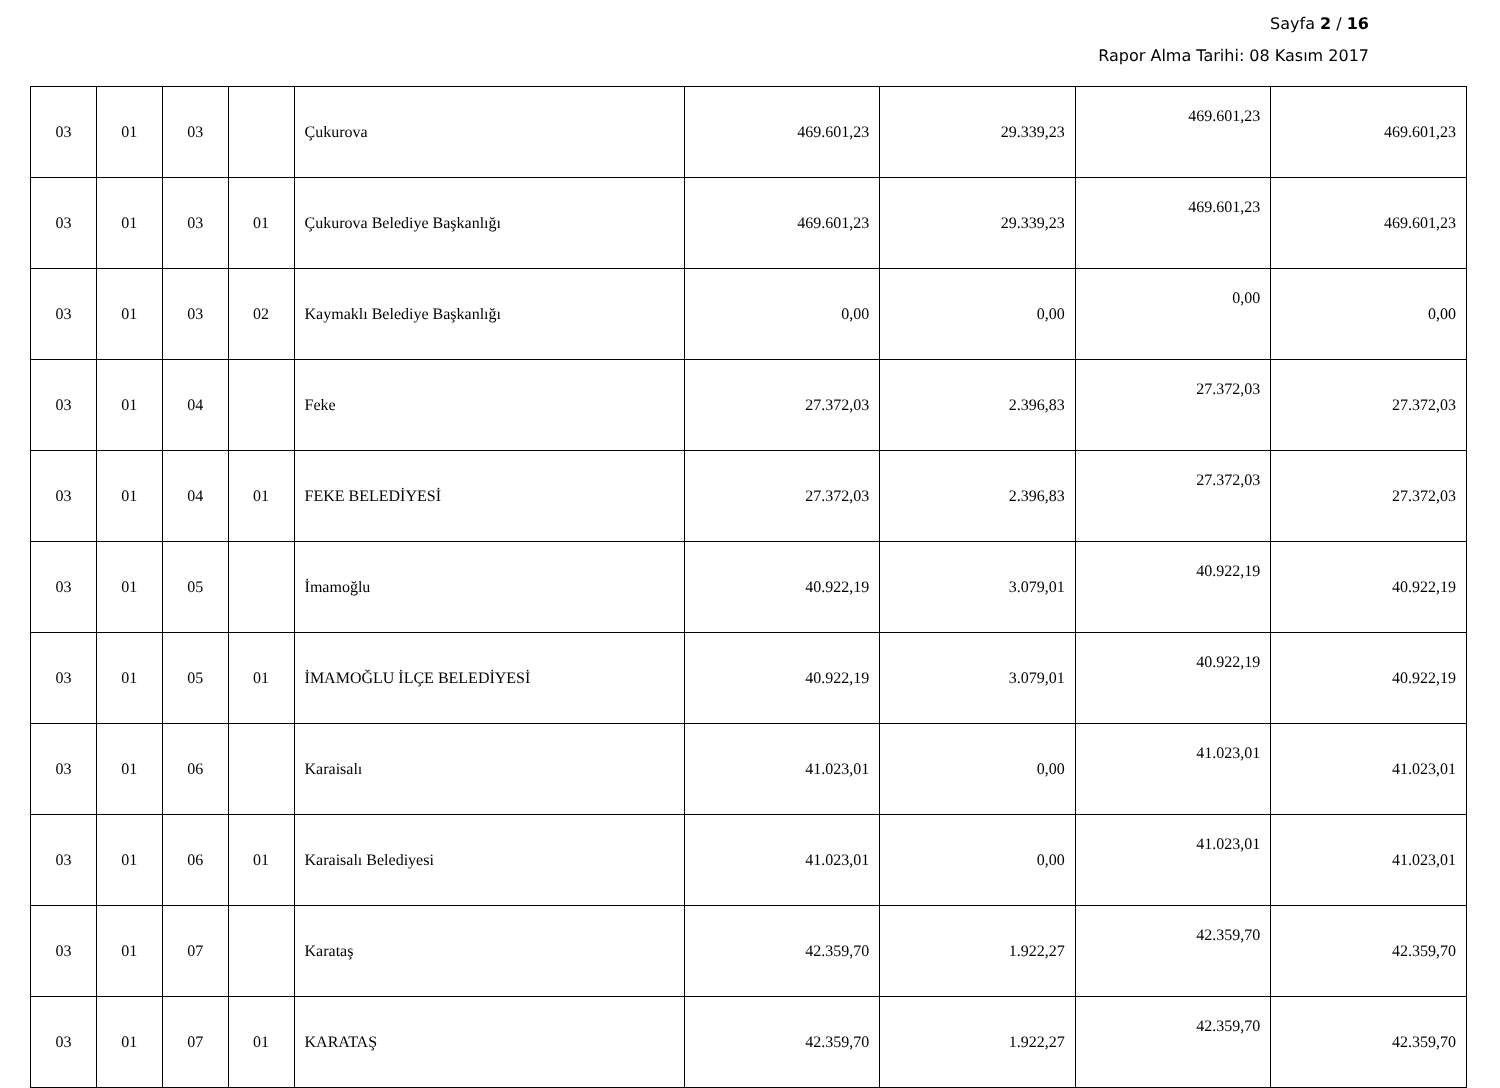Sayfa 2 / 16
Rapor Alma Tarihi: 08 Kasım 2017
| 03 | 01 | 03 | | Çukurova | 469.601,23 | 29.339,23 | 469.601,23 | 469.601,23 |
| 03 | 01 | 03 | 01 | Çukurova Belediye Başkanlığı | 469.601,23 | 29.339,23 | 469.601,23 | 469.601,23 |
| 03 | 01 | 03 | 02 | Kaymaklı Belediye Başkanlığı | 0,00 | 0,00 | 0,00 | 0,00 |
| 03 | 01 | 04 | | Feke | 27.372,03 | 2.396,83 | 27.372,03 | 27.372,03 |
| 03 | 01 | 04 | 01 | FEKE BELEDİYESİ | 27.372,03 | 2.396,83 | 27.372,03 | 27.372,03 |
| 03 | 01 | 05 | | İmamoğlu | 40.922,19 | 3.079,01 | 40.922,19 | 40.922,19 |
| 03 | 01 | 05 | 01 | İMAMOĞLU İLÇE BELEDİYESİ | 40.922,19 | 3.079,01 | 40.922,19 | 40.922,19 |
| 03 | 01 | 06 | | Karaisalı | 41.023,01 | 0,00 | 41.023,01 | 41.023,01 |
| 03 | 01 | 06 | 01 | Karaisalı Belediyesi | 41.023,01 | 0,00 | 41.023,01 | 41.023,01 |
| 03 | 01 | 07 | | Karataş | 42.359,70 | 1.922,27 | 42.359,70 | 42.359,70 |
| 03 | 01 | 07 | 01 | KARATAŞ | 42.359,70 | 1.922,27 | 42.359,70 | 42.359,70 |